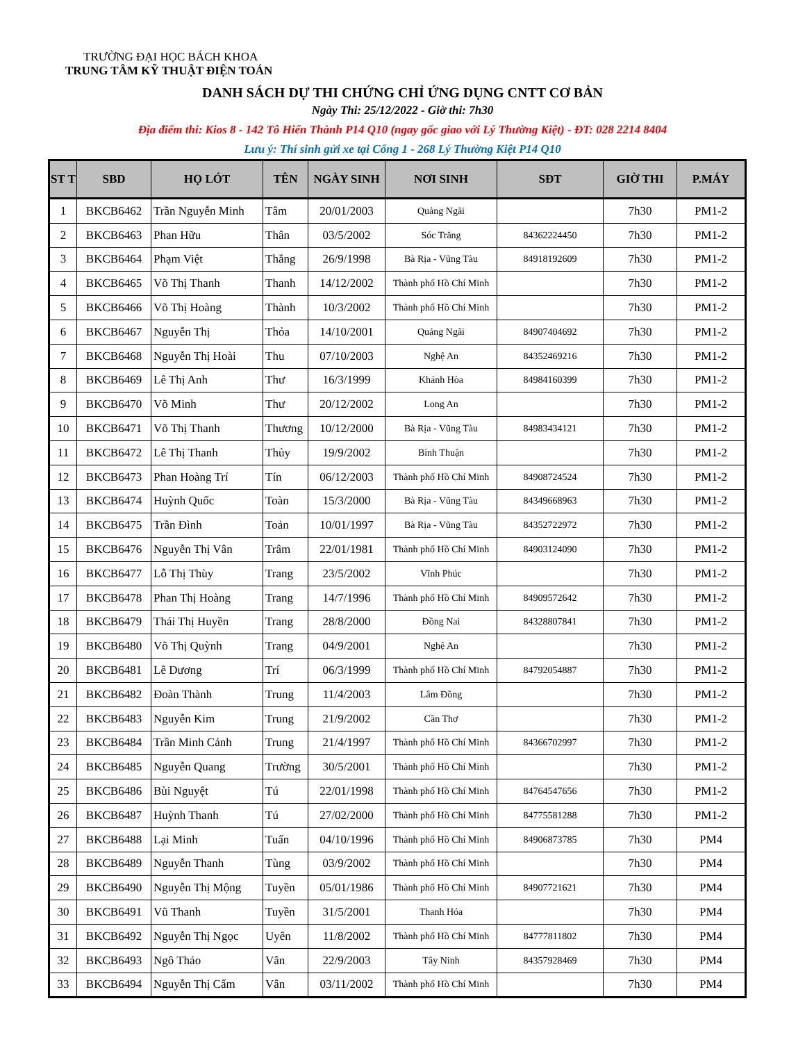TRƯỜNG ĐẠI HỌC BÁCH KHOA
TRUNG TÂM KỸ THUẬT ĐIỆN TOÁN
DANH SÁCH DỰ THI CHỨNG CHỈ ỨNG DỤNG CNTT CƠ BẢN
Ngày Thi: 25/12/2022 - Giờ thi: 7h30
Địa điểm thi: Kios 8 - 142 Tô Hiến Thành P14 Q10 (ngay gốc giao với Lý Thường Kiệt) - ĐT: 028 2214 8404
Lưu ý: Thí sinh gửi xe tại Cổng 1 - 268 Lý Thường Kiệt P14 Q10
| ST T | SBD | HỌ LÓT | TÊN | NGÀY SINH | NƠI SINH | SĐT | GIỜ THI | P.MÁY |
| --- | --- | --- | --- | --- | --- | --- | --- | --- |
| 1 | BKCB6462 | Trần Nguyễn Minh | Tâm | 20/01/2003 | Quảng Ngãi | | 7h30 | PM1-2 |
| 2 | BKCB6463 | Phan Hữu | Thân | 03/5/2002 | Sóc Trăng | 84362224450 | 7h30 | PM1-2 |
| 3 | BKCB6464 | Phạm Việt | Thắng | 26/9/1998 | Bà Rịa - Vũng Tàu | 84918192609 | 7h30 | PM1-2 |
| 4 | BKCB6465 | Võ Thị Thanh | Thanh | 14/12/2002 | Thành phố Hồ Chí Minh | | 7h30 | PM1-2 |
| 5 | BKCB6466 | Võ Thị Hoàng | Thành | 10/3/2002 | Thành phố Hồ Chí Minh | | 7h30 | PM1-2 |
| 6 | BKCB6467 | Nguyễn Thị | Thỏa | 14/10/2001 | Quảng Ngãi | 84907404692 | 7h30 | PM1-2 |
| 7 | BKCB6468 | Nguyễn Thị Hoài | Thu | 07/10/2003 | Nghệ An | 84352469216 | 7h30 | PM1-2 |
| 8 | BKCB6469 | Lê Thị Anh | Thư | 16/3/1999 | Khánh Hòa | 84984160399 | 7h30 | PM1-2 |
| 9 | BKCB6470 | Võ Minh | Thư | 20/12/2002 | Long An | | 7h30 | PM1-2 |
| 10 | BKCB6471 | Võ Thị Thanh | Thương | 10/12/2000 | Bà Rịa - Vũng Tàu | 84983434121 | 7h30 | PM1-2 |
| 11 | BKCB6472 | Lê Thị Thanh | Thủy | 19/9/2002 | Bình Thuận | | 7h30 | PM1-2 |
| 12 | BKCB6473 | Phan Hoàng Trí | Tín | 06/12/2003 | Thành phố Hồ Chí Minh | 84908724524 | 7h30 | PM1-2 |
| 13 | BKCB6474 | Huỳnh Quốc | Toàn | 15/3/2000 | Bà Rịa - Vũng Tàu | 84349668963 | 7h30 | PM1-2 |
| 14 | BKCB6475 | Trần Đình | Toản | 10/01/1997 | Bà Rịa - Vũng Tàu | 84352722972 | 7h30 | PM1-2 |
| 15 | BKCB6476 | Nguyễn Thị Vân | Trâm | 22/01/1981 | Thành phố Hồ Chí Minh | 84903124090 | 7h30 | PM1-2 |
| 16 | BKCB6477 | Lỗ Thị Thùy | Trang | 23/5/2002 | Vĩnh Phúc | | 7h30 | PM1-2 |
| 17 | BKCB6478 | Phan Thị Hoàng | Trang | 14/7/1996 | Thành phố Hồ Chí Minh | 84909572642 | 7h30 | PM1-2 |
| 18 | BKCB6479 | Thái Thị Huyền | Trang | 28/8/2000 | Đồng Nai | 84328807841 | 7h30 | PM1-2 |
| 19 | BKCB6480 | Võ Thị Quỳnh | Trang | 04/9/2001 | Nghệ An | | 7h30 | PM1-2 |
| 20 | BKCB6481 | Lê Dương | Trí | 06/3/1999 | Thành phố Hồ Chí Minh | 84792054887 | 7h30 | PM1-2 |
| 21 | BKCB6482 | Đoàn Thành | Trung | 11/4/2003 | Lâm Đồng | | 7h30 | PM1-2 |
| 22 | BKCB6483 | Nguyễn Kim | Trung | 21/9/2002 | Cần Thơ | | 7h30 | PM1-2 |
| 23 | BKCB6484 | Trần Minh Cảnh | Trung | 21/4/1997 | Thành phố Hồ Chí Minh | 84366702997 | 7h30 | PM1-2 |
| 24 | BKCB6485 | Nguyễn Quang | Trường | 30/5/2001 | Thành phố Hồ Chí Minh | | 7h30 | PM1-2 |
| 25 | BKCB6486 | Bùi Nguyệt | Tú | 22/01/1998 | Thành phố Hồ Chí Minh | 84764547656 | 7h30 | PM1-2 |
| 26 | BKCB6487 | Huỳnh Thanh | Tú | 27/02/2000 | Thành phố Hồ Chí Minh | 84775581288 | 7h30 | PM1-2 |
| 27 | BKCB6488 | Lại Minh | Tuấn | 04/10/1996 | Thành phố Hồ Chí Minh | 84906873785 | 7h30 | PM4 |
| 28 | BKCB6489 | Nguyễn Thanh | Tùng | 03/9/2002 | Thành phố Hồ Chí Minh | | 7h30 | PM4 |
| 29 | BKCB6490 | Nguyễn Thị Mộng | Tuyền | 05/01/1986 | Thành phố Hồ Chí Minh | 84907721621 | 7h30 | PM4 |
| 30 | BKCB6491 | Vũ Thanh | Tuyền | 31/5/2001 | Thanh Hóa | | 7h30 | PM4 |
| 31 | BKCB6492 | Nguyễn Thị Ngọc | Uyên | 11/8/2002 | Thành phố Hồ Chí Minh | 84777811802 | 7h30 | PM4 |
| 32 | BKCB6493 | Ngô Thảo | Vân | 22/9/2003 | Tây Ninh | 84357928469 | 7h30 | PM4 |
| 33 | BKCB6494 | Nguyễn Thị Cẩm | Vân | 03/11/2002 | Thành phố Hồ Chí Minh | | 7h30 | PM4 |